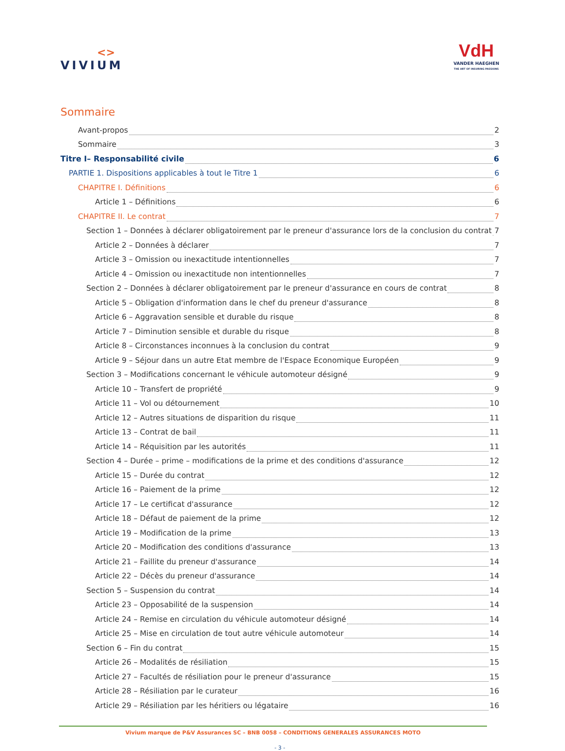<>
VIVIUM
VdH
VANDER HAEGHEN
THE ART OF INSURING PASSIONS
Sommaire
Avant-propos 2
Sommaire 3
Titre I– Responsabilité civile 6
PARTIE 1. Dispositions applicables à tout le Titre 1 6
CHAPITRE I. Définitions 6
Article 1 – Définitions 6
CHAPITRE II. Le contrat 7
Section 1 – Données à déclarer obligatoirement par le preneur d'assurance lors de la conclusion du contrat 7
Article 2 – Données à déclarer 7
Article 3 – Omission ou inexactitude intentionnelles 7
Article 4 – Omission ou inexactitude non intentionnelles 7
Section 2 – Données à déclarer obligatoirement par le preneur d'assurance en cours de contrat 8
Article 5 – Obligation d'information dans le chef du preneur d'assurance 8
Article 6 – Aggravation sensible et durable du risque 8
Article 7 – Diminution sensible et durable du risque 8
Article 8 – Circonstances inconnues à la conclusion du contrat 9
Article 9 – Séjour dans un autre Etat membre de l'Espace Economique Européen 9
Section 3 – Modifications concernant le véhicule automoteur désigné 9
Article 10 – Transfert de propriété 9
Article 11 – Vol ou détournement 10
Article 12 – Autres situations de disparition du risque 11
Article 13 – Contrat de bail 11
Article 14 – Réquisition par les autorités 11
Section 4 – Durée – prime – modifications de la prime et des conditions d'assurance 12
Article 15 – Durée du contrat 12
Article 16 – Paiement de la prime 12
Article 17 – Le certificat d'assurance 12
Article 18 – Défaut de paiement de la prime 12
Article 19 – Modification de la prime 13
Article 20 – Modification des conditions d'assurance 13
Article 21 – Faillite du preneur d'assurance 14
Article 22 – Décès du preneur d'assurance 14
Section 5 – Suspension du contrat 14
Article 23 – Opposabilité de la suspension 14
Article 24 – Remise en circulation du véhicule automoteur désigné 14
Article 25 – Mise en circulation de tout autre véhicule automoteur 14
Section 6 – Fin du contrat 15
Article 26 – Modalités de résiliation 15
Article 27 – Facultés de résiliation pour le preneur d'assurance 15
Article 28 – Résiliation par le curateur 16
Article 29 – Résiliation par les héritiers ou légataire 16
Vivium marque de P&V Assurances SC – BNB 0058 – CONDITIONS GENERALES ASSURANCES MOTO
- 3 -